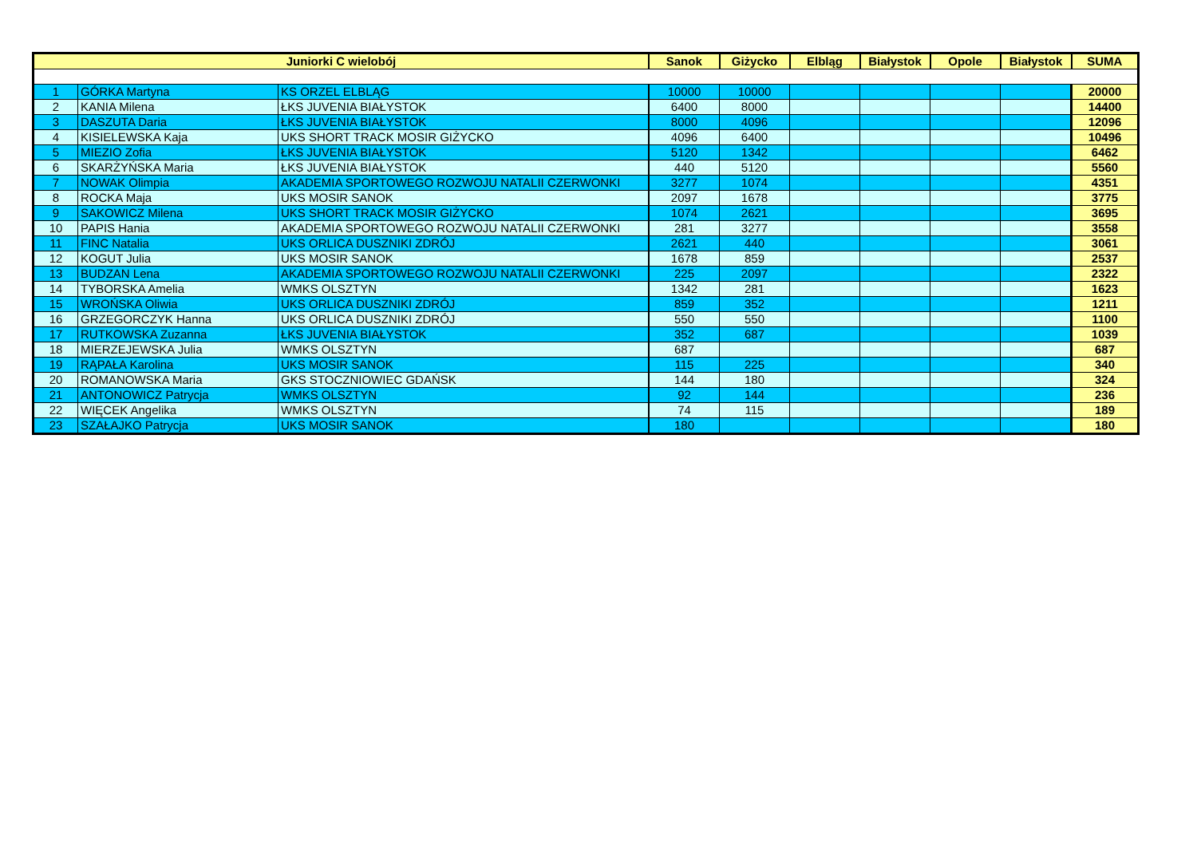| Juniorki C wielobój | | | Sanok | Giżycko | Elbląg | Białystok | Opole | Białystok | SUMA |
| --- | --- | --- | --- | --- | --- | --- | --- | --- | --- |
| 1 | GÓRKA Martyna | KS ORZEL ELBLĄG | 10000 | 10000 | | | | | 20000 |
| 2 | KANIA Milena | ŁKS JUVENIA BIAŁYSTOK | 6400 | 8000 | | | | | 14400 |
| 3 | DASZUTA Daria | ŁKS JUVENIA BIAŁYSTOK | 8000 | 4096 | | | | | 12096 |
| 4 | KISIELEWSKA Kaja | UKS SHORT TRACK MOSIR GIŻYCKO | 4096 | 6400 | | | | | 10496 |
| 5 | MIEZIO Zofia | ŁKS JUVENIA BIAŁYSTOK | 5120 | 1342 | | | | | 6462 |
| 6 | SKARŻYŃSKA Maria | ŁKS JUVENIA BIAŁYSTOK | 440 | 5120 | | | | | 5560 |
| 7 | NOWAK Olimpia | AKADEMIA SPORTOWEGO ROZWOJU NATALII CZERWONKI | 3277 | 1074 | | | | | 4351 |
| 8 | ROCKA Maja | UKS MOSIR SANOK | 2097 | 1678 | | | | | 3775 |
| 9 | SAKOWICZ Milena | UKS SHORT TRACK MOSIR GIŻYCKO | 1074 | 2621 | | | | | 3695 |
| 10 | PAPIS Hania | AKADEMIA SPORTOWEGO ROZWOJU NATALII CZERWONKI | 281 | 3277 | | | | | 3558 |
| 11 | FINC Natalia | UKS ORLICA DUSZNIKI ZDRÓJ | 2621 | 440 | | | | | 3061 |
| 12 | KOGUT Julia | UKS MOSIR SANOK | 1678 | 859 | | | | | 2537 |
| 13 | BUDZAN Lena | AKADEMIA SPORTOWEGO ROZWOJU NATALII CZERWONKI | 225 | 2097 | | | | | 2322 |
| 14 | TYBORSKA Amelia | WMKS OLSZTYN | 1342 | 281 | | | | | 1623 |
| 15 | WROŃSKA Oliwia | UKS ORLICA DUSZNIKI ZDRÓJ | 859 | 352 | | | | | 1211 |
| 16 | GRZEGORCZYK Hanna | UKS ORLICA DUSZNIKI ZDRÓJ | 550 | 550 | | | | | 1100 |
| 17 | RUTKOWSKA Zuzanna | ŁKS JUVENIA BIAŁYSTOK | 352 | 687 | | | | | 1039 |
| 18 | MIERZEJEWSKA Julia | WMKS OLSZTYN | 687 | | | | | | 687 |
| 19 | RĄPAŁA Karolina | UKS MOSIR SANOK | 115 | 225 | | | | | 340 |
| 20 | ROMANOWSKA Maria | GKS STOCZNIOWIEC GDAŃSK | 144 | 180 | | | | | 324 |
| 21 | ANTONOWICZ Patrycja | WMKS OLSZTYN | 92 | 144 | | | | | 236 |
| 22 | WIĘCEK Angelika | WMKS OLSZTYN | 74 | 115 | | | | | 189 |
| 23 | SZAŁAJKO Patrycja | UKS MOSIR SANOK | 180 | | | | | | 180 |